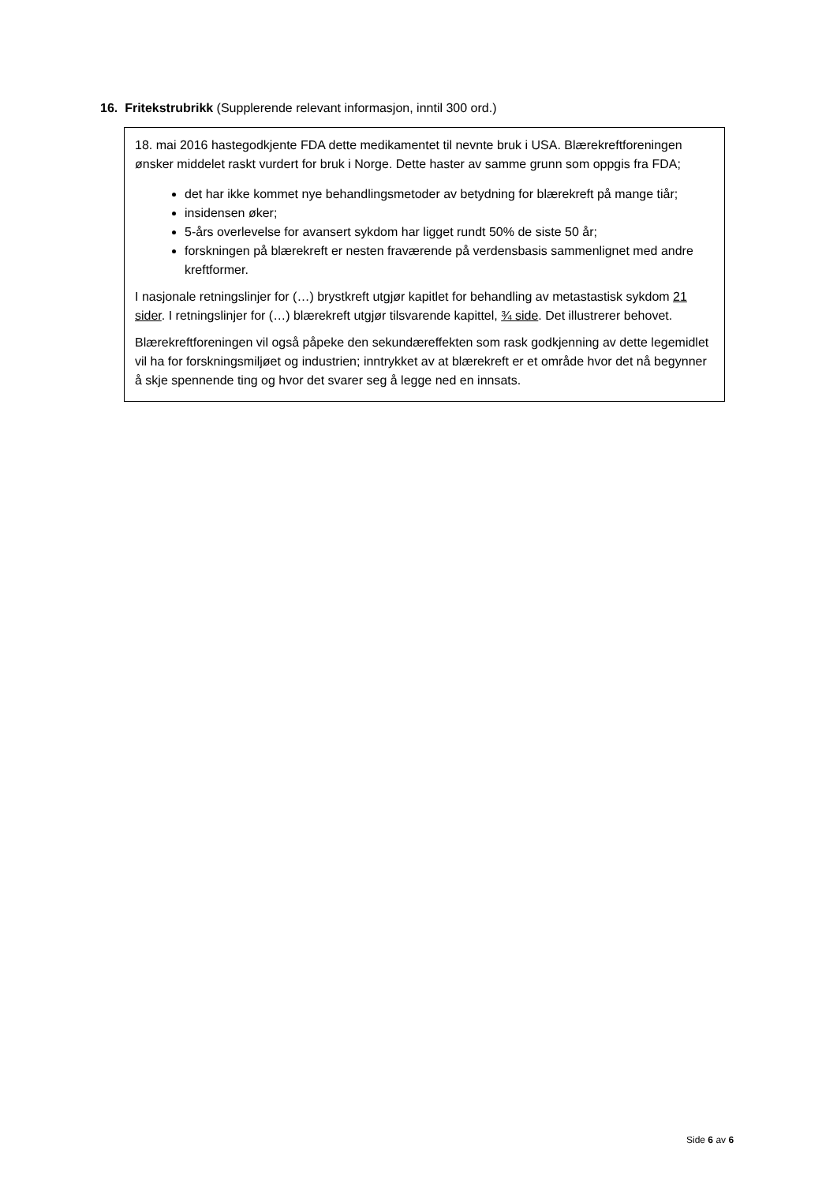16. Fritekstrubrikk (Supplerende relevant informasjon, inntil 300 ord.)
18. mai 2016 hastegodkjente FDA dette medikamentet til nevnte bruk i USA. Blærekreftforeningen ønsker middelet raskt vurdert for bruk i Norge. Dette haster av samme grunn som oppgis fra FDA;
det har ikke kommet nye behandlingsmetoder av betydning for blærekreft på mange tiår;
insidensen øker;
5-års overlevelse for avansert sykdom har ligget rundt 50% de siste 50 år;
forskningen på blærekreft er nesten fraværende på verdensbasis sammenlignet med andre kreftformer.
I nasjonale retningslinjer for (…) brystkreft utgjør kapitlet for behandling av metastastisk sykdom 21 sider. I retningslinjer for (…) blærekreft utgjør tilsvarende kapittel, ¾ side. Det illustrerer behovet.
Blærekreftforeningen vil også påpeke den sekundæreffekten som rask godkjenning av dette legemidlet vil ha for forskningsmiljøet og industrien; inntrykket av at blærekreft er et område hvor det nå begynner å skje spennende ting og hvor det svarer seg å legge ned en innsats.
Side 6 av 6